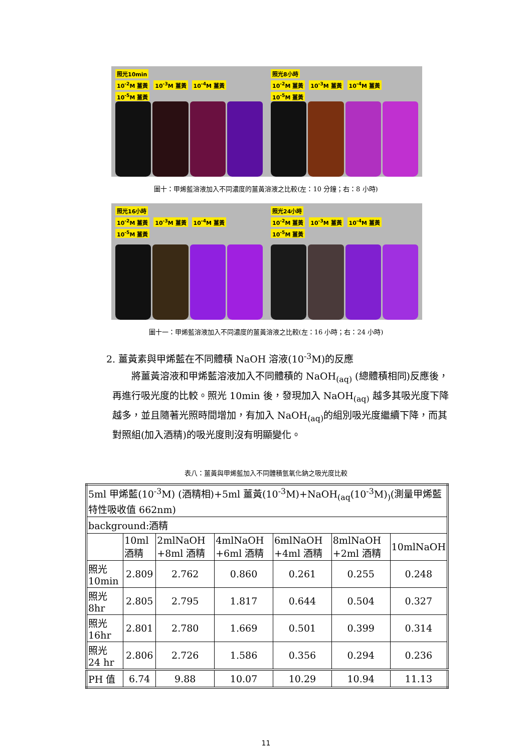照光10min
10<sup>-2</sup>M 薑黃 10<sup>-3</sup>M 薑黃 10<sup>-4</sup>M 薑黃 10<sup>-5</sup>M 薑黃
照光8小時
10<sup>-2</sup>M 薑黃 10<sup>-3</sup>M 薑黃 10<sup>-4</sup>M 薑黃 10<sup>-5</sup>M 薑黃
圖十：甲烯藍溶液加入不同濃度的薑黃溶液之比較(左：10 分鐘；右：8 小時)
照光16小時
10<sup>-2</sup>M 薑黃 10<sup>-3</sup>M 薑黃 10<sup>-4</sup>M 薑黃 10<sup>-5</sup>M 薑黃
照光24小時
10<sup>-2</sup>M 薑黃 10<sup>-3</sup>M 薑黃 10<sup>-4</sup>M 薑黃 10<sup>-5</sup>M 薑黃
圖十一：甲烯藍溶液加入不同濃度的薑黃溶液之比較(左：16 小時；右：24 小時)
2. 薑黃素與甲烯藍在不同體積 NaOH 溶液(10<sup>-3</sup>M)的反應
將薑黃溶液和甲烯藍溶液加入不同體積的 NaOH<sub>(aq)</sub> (總體積相同)反應後，再進行吸光度的比較。照光 10min 後，發現加入 NaOH<sub>(aq)</sub> 越多其吸光度下降越多，並且隨著光照時間增加，有加入 NaOH<sub>(aq)</sub>的組別吸光度繼續下降，而其對照組(加入酒精)的吸光度則沒有明顯變化。
表八：薑黃與甲烯藍加入不同體積氫氧化鈉之吸光度比較
| 5ml 甲烯藍(10<sup>-3</sup>M) (酒精相)+5ml 薑黃(10<sup>-3</sup>M)+NaOH<sub>(aq</sub>(10<sup>-3</sup>M)<sub>)</sub>(測量甲烯藍特性吸收值 662nm) | | | | | | |
| background:酒精 | | | | | | |
| | 10ml 酒精 | 2mlNaOH +8ml 酒精 | 4mlNaOH +6ml 酒精 | 6mlNaOH +4ml 酒精 | 8mlNaOH +2ml 酒精 | 10mlNaOH |
| 照光 10min | 2.809 | 2.762 | 0.860 | 0.261 | 0.255 | 0.248 |
| 照光 8hr | 2.805 | 2.795 | 1.817 | 0.644 | 0.504 | 0.327 |
| 照光 16hr | 2.801 | 2.780 | 1.669 | 0.501 | 0.399 | 0.314 |
| 照光 24 hr | 2.806 | 2.726 | 1.586 | 0.356 | 0.294 | 0.236 |
| PH 值 | 6.74 | 9.88 | 10.07 | 10.29 | 10.94 | 11.13 |
11